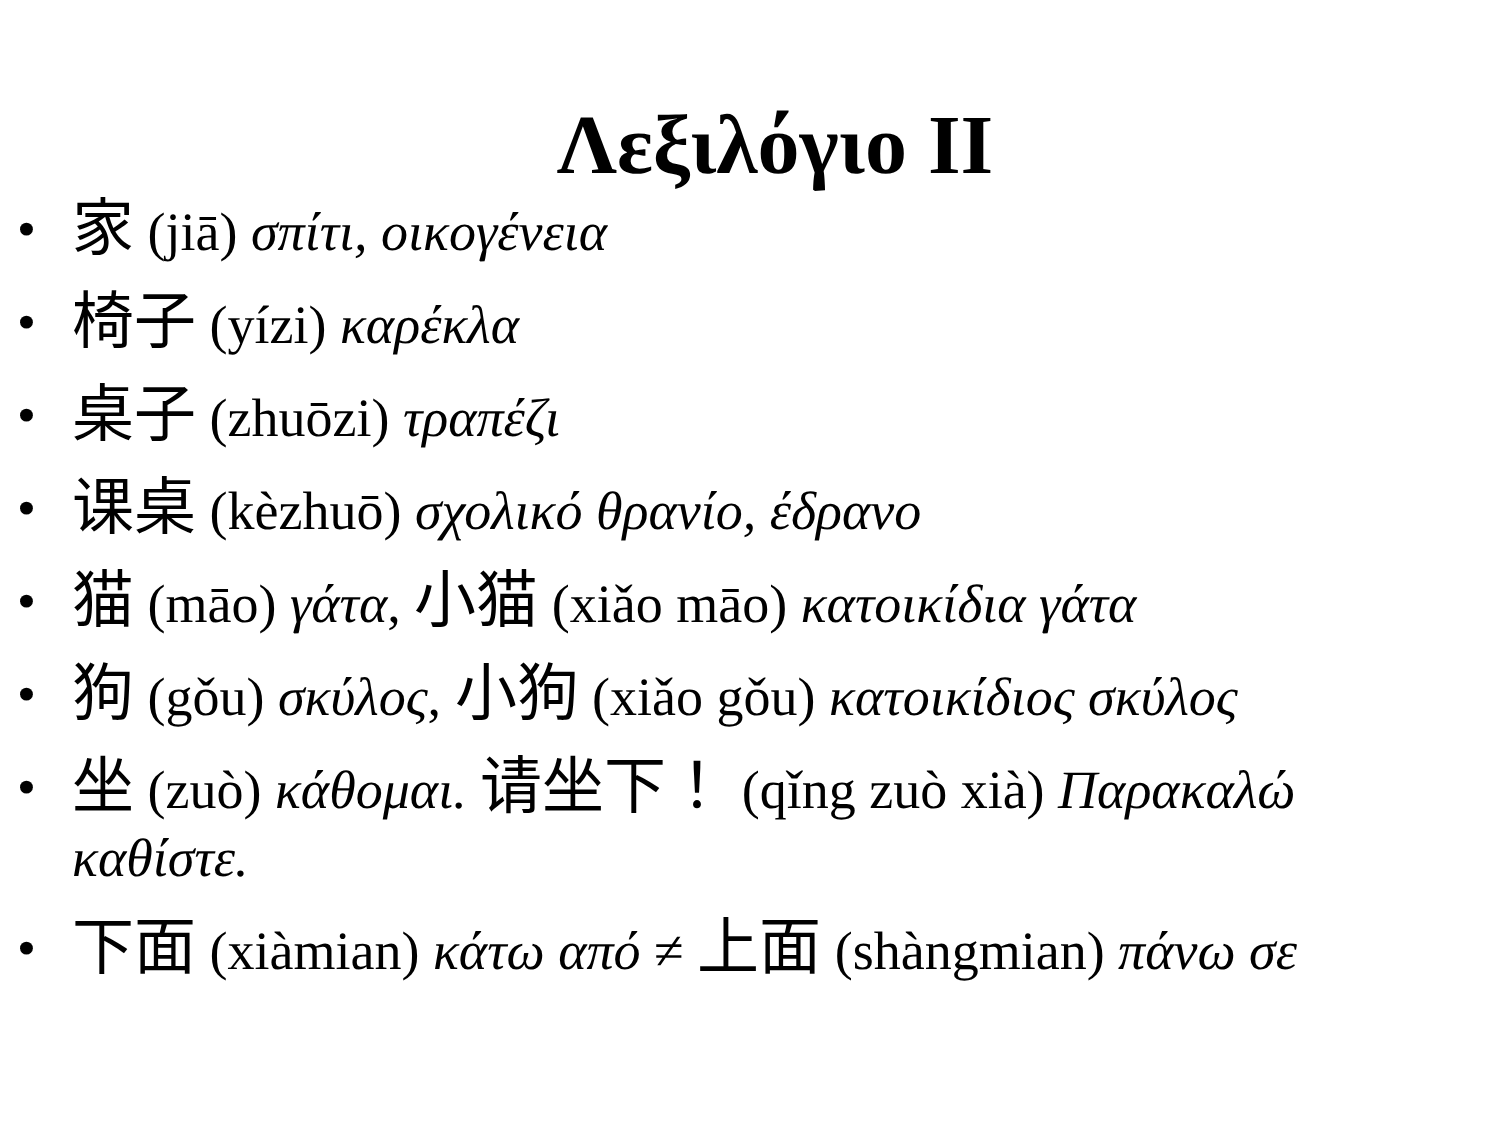Λεξιλόγιο II
• 家 (jiā) σπίτι, οικογένεια
• 椅子 (yízi) καρέκλα
• 桌子 (zhuōzi) τραπέζι
• 课桌 (kèzhuō) σχολικό θρανίο, έδρανο
• 猫 (māo) γάτα, 小猫 (xiǎo māo) κατοικίδια γάτα
• 狗 (gǒu) σκύλος, 小狗 (xiǎo gǒu) κατοικίδιος σκύλος
• 坐 (zuò) κάθομαι. 请坐下！ (qǐng zuò xià) Παρακαλώ καθίστε.
• 下面 (xiàmian) κάτω από ≠ 上面 (shàngmian) πάνω σε